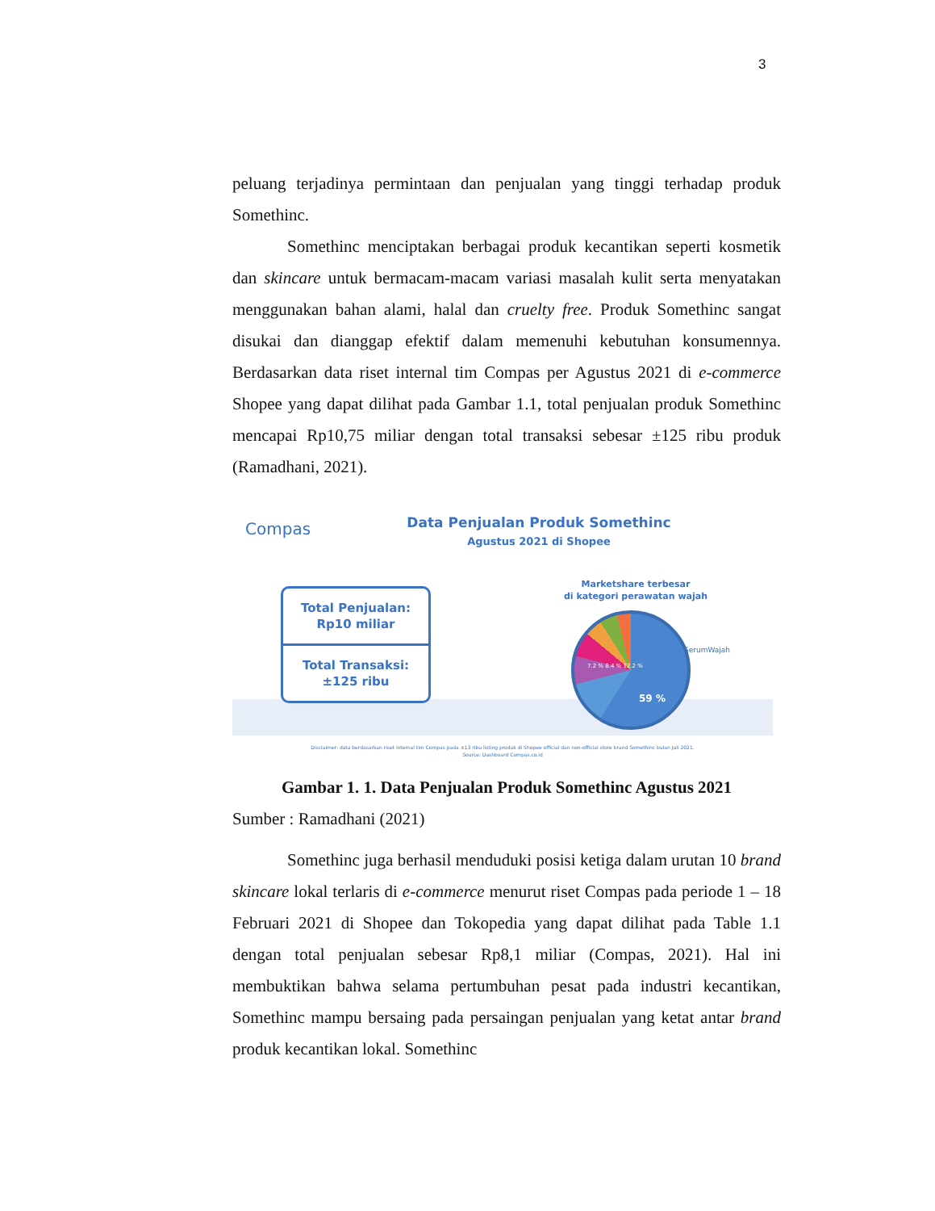3
peluang terjadinya permintaan dan penjualan yang tinggi terhadap produk Somethinc.
Somethinc menciptakan berbagai produk kecantikan seperti kosmetik dan skincare untuk bermacam-macam variasi masalah kulit serta menyatakan menggunakan bahan alami, halal dan cruelty free. Produk Somethinc sangat disukai dan dianggap efektif dalam memenuhi kebutuhan konsumennya. Berdasarkan data riset internal tim Compas per Agustus 2021 di e-commerce Shopee yang dapat dilihat pada Gambar 1.1, total penjualan produk Somethinc mencapai Rp10,75 miliar dengan total transaksi sebesar ±125 ribu produk (Ramadhani, 2021).
Compas
Data Penjualan Produk Somethinc
Agustus 2021 di Shopee
Total Penjualan:
Rp10 miliar
Total Transaksi:
±125 ribu
Marketshare terbesar
di kategori perawatan wajah
59 %
SerumWajah
7.2 % 8.4 % 12.2 %
Disclaimer: data berdasarkan riset internal tim Compas pada ±13 ribu listing produk di Shopee official dan non-official store brand Somethinc bulan Juli 2021.
Source: Dashboard Compas.co.id
Gambar 1. 1. Data Penjualan Produk Somethinc Agustus 2021
Sumber : Ramadhani (2021)
Somethinc juga berhasil menduduki posisi ketiga dalam urutan 10 brand skincare lokal terlaris di e-commerce menurut riset Compas pada periode 1 – 18 Februari 2021 di Shopee dan Tokopedia yang dapat dilihat pada Table 1.1 dengan total penjualan sebesar Rp8,1 miliar (Compas, 2021). Hal ini membuktikan bahwa selama pertumbuhan pesat pada industri kecantikan, Somethinc mampu bersaing pada persaingan penjualan yang ketat antar brand produk kecantikan lokal. Somethinc